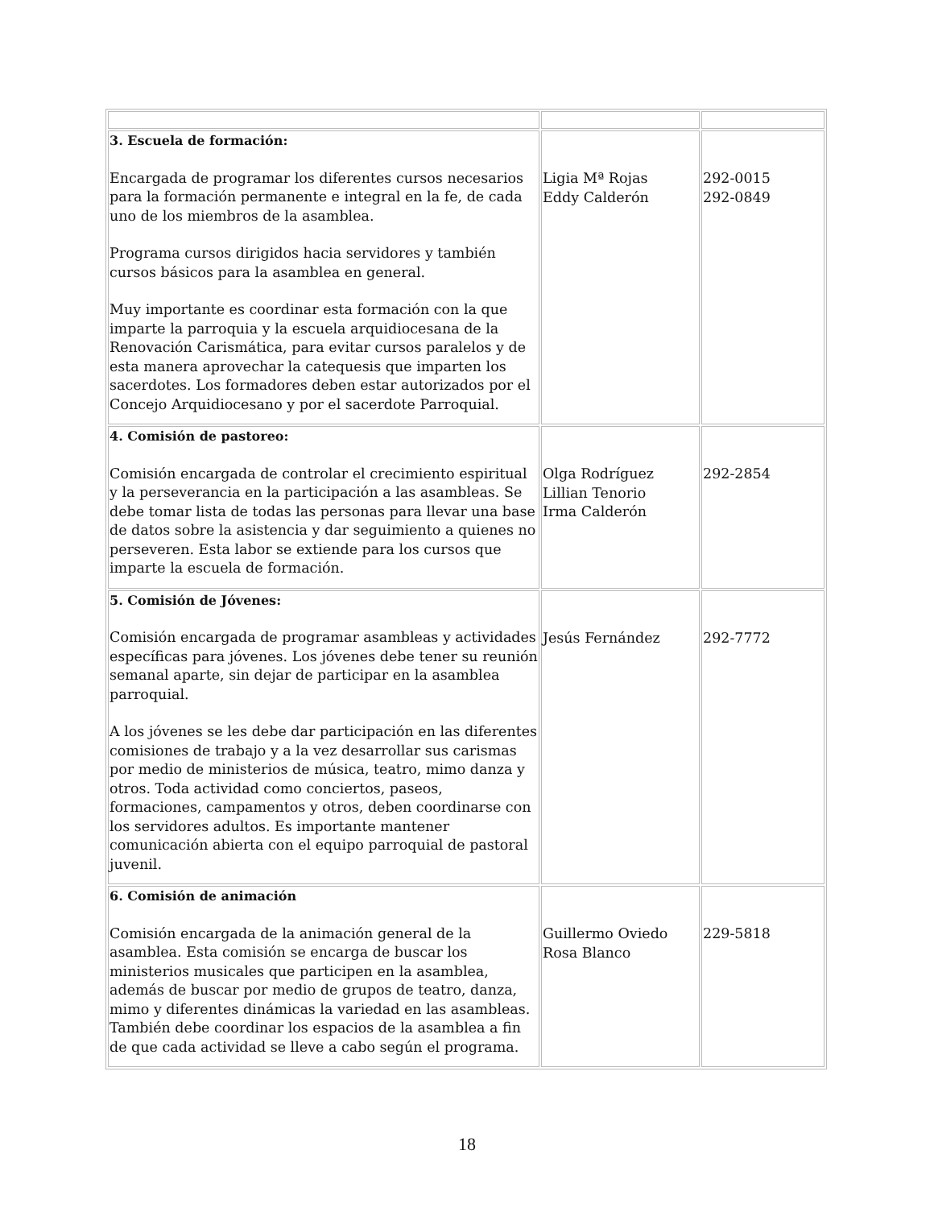| 3. Escuela de formación: Encargada de programar los diferentes cursos necesarios para la formación permanente e integral en la fe, de cada uno de los miembros de la asamblea. Programa cursos dirigidos hacia servidores y también cursos básicos para la asamblea en general. Muy importante es coordinar esta formación con la que imparte la parroquia y la escuela arquidiocesana de la Renovación Carismática, para evitar cursos paralelos y de esta manera aprovechar la catequesis que imparten los sacerdotes. Los formadores deben estar autorizados por el Concejo Arquidiocesano y por el sacerdote Parroquial. | Ligia Mª Rojas Eddy Calderón | 292-0015 292-0849 |
| 4. Comisión de pastoreo: Comisión encargada de controlar el crecimiento espiritual y la perseverancia en la participación a las asambleas. Se debe tomar lista de todas las personas para llevar una base de datos sobre la asistencia y dar seguimiento a quienes no perseveren. Esta labor se extiende para los cursos que imparte la escuela de formación. | Olga Rodríguez Lillian Tenorio Irma Calderón | 292-2854 |
| 5. Comisión de Jóvenes: Comisión encargada de programar asambleas y actividades específicas para jóvenes. Los jóvenes debe tener su reunión semanal aparte, sin dejar de participar en la asamblea parroquial. A los jóvenes se les debe dar participación en las diferentes comisiones de trabajo y a la vez desarrollar sus carismas por medio de ministerios de música, teatro, mimo danza y otros. Toda actividad como conciertos, paseos, formaciones, campamentos y otros, deben coordinarse con los servidores adultos. Es importante mantener comunicación abierta con el equipo parroquial de pastoral juvenil. | Jesús Fernández | 292-7772 |
| 6. Comisión de animación Comisión encargada de la animación general de la asamblea. Esta comisión se encarga de buscar los ministerios musicales que participen en la asamblea, además de buscar por medio de grupos de teatro, danza, mimo y diferentes dinámicas la variedad en las asambleas. También debe coordinar los espacios de la asamblea a fin de que cada actividad se lleve a cabo según el programa. | Guillermo Oviedo Rosa Blanco | 229-5818 |
18